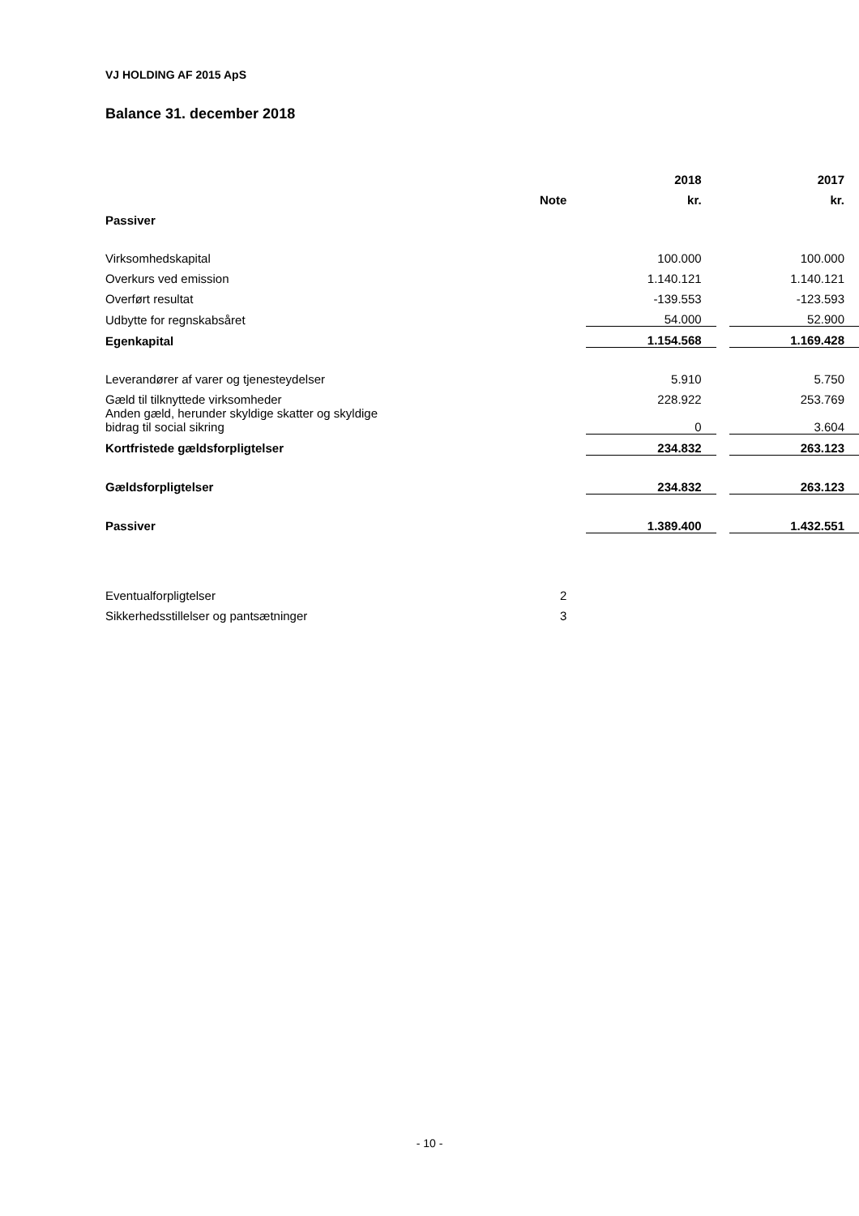VJ HOLDING AF 2015 ApS
Balance 31. december 2018
| | | | 2018 | | 2017 |
| --- | --- | --- | --- | --- | --- |
| | Note | | kr. | | kr. |
| Passiver | | | | | |
| Virksomhedskapital | | | 100.000 | | 100.000 |
| Overkurs ved emission | | | 1.140.121 | | 1.140.121 |
| Overført resultat | | | -139.553 | | -123.593 |
| Udbytte for regnskabsåret | | | 54.000 | | 52.900 |
| Egenkapital | | | 1.154.568 | | 1.169.428 |
| Leverandører af varer og tjenesteydelser | | | 5.910 | | 5.750 |
| Gæld til tilknyttede virksomheder | | | 228.922 | | 253.769 |
| Anden gæld, herunder skyldige skatter og skyldige bidrag til social sikring | | | 0 | | 3.604 |
| Kortfristede gældsforpligtelser | | | 234.832 | | 263.123 |
| Gældsforpligtelser | | | 234.832 | | 263.123 |
| Passiver | | | 1.389.400 | | 1.432.551 |
| Eventualforpligtelser | 2 | | | | |
| Sikkerhedsstillelser og pantsætninger | 3 | | | | |
- 10 -